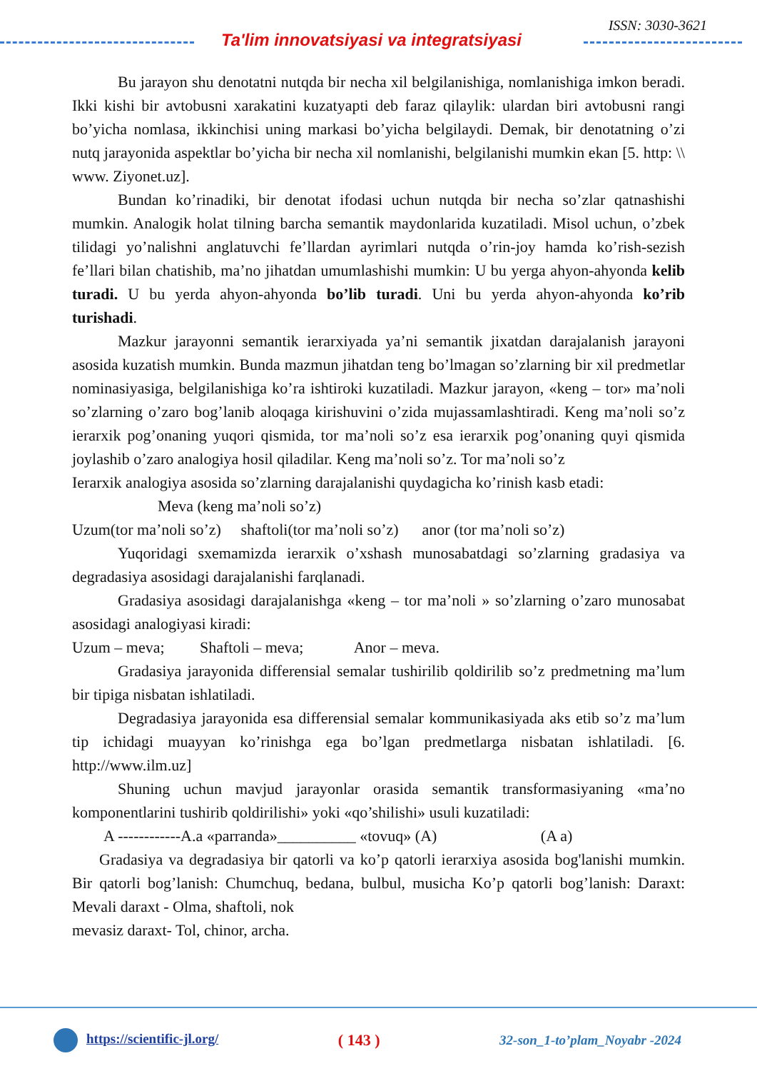Ta'lim innovatsiyasi va integratsiyasi
ISSN: 3030-3621
Bu jarayon shu denotatni nutqda bir necha xil belgilanishiga, nomlanishiga imkon beradi. Ikki kishi bir avtobusni xarakatini kuzatyapti deb faraz qilaylik: ulardan biri avtobusni rangi bo’yicha nomlasa, ikkinchisi uning markasi bo’yicha belgilaydi. Demak, bir denotatning o’zi nutq jarayonida aspektlar bo’yicha bir necha xil nomlanishi, belgilanishi mumkin ekan [5. http: \\ www. Ziyonet.uz].
Bundan ko’rinadiki, bir denotat ifodasi uchun nutqda bir necha so’zlar qatnashishi mumkin. Analogik holat tilning barcha semantik maydonlarida kuzatiladi. Misol uchun, o’zbek tilidagi yo’nalishni anglatuvchi fe’llardan ayrimlari nutqda o’rin-joy hamda ko’rish-sezish fe’llari bilan chatishib, ma’no jihatdan umumlashishi mumkin: U bu yerga ahyon-ahyonda kelib turadi. U bu yerda ahyon-ahyonda bo’lib turadi. Uni bu yerda ahyon-ahyonda ko’rib turishadi.
Mazkur jarayonni semantik ierarxiyada ya’ni semantik jixatdan darajalanish jarayoni asosida kuzatish mumkin. Bunda mazmun jihatdan teng bo’lmagan so’zlarning bir xil predmetlar nominasiyasiga, belgilanishiga ko’ra ishtiroki kuzatiladi. Mazkur jarayon, «keng – tor» ma’noli so’zlarning o’zaro bog’lanib aloqaga kirishuvini o’zida mujassamlashtiradi. Keng ma’noli so’z ierarxik pog’onaning yuqori qismida, tor ma’noli so’z esa ierarxik pog’onaning quyi qismida joylashib o’zaro analogiya hosil qiladilar. Keng ma’noli so’z. Tor ma’noli so’z
Ierarxik analogiya asosida so’zlarning darajalanishi quydagicha ko’rinish kasb etadi:
Meva (keng ma’noli so’z)
Uzum(tor ma’noli so’z) shaftoli(tor ma’noli so’z) anor (tor ma’noli so’z)
Yuqoridagi sxemamizda ierarxik o’xshash munosabatdagi so’zlarning gradasiya va degradasiya asosidagi darajalanishi farqlanadi.
Gradasiya asosidagi darajalanishga «keng – tor ma’noli » so’zlarning o’zaro munosabat asosidagi analogiyasi kiradi:
Uzum – meva; Shaftoli – meva; Anor – meva.
Gradasiya jarayonida differensial semalar tushirilib qoldirilib so’z predmetning ma’lum bir tipiga nisbatan ishlatiladi.
Degradasiya jarayonida esa differensial semalar kommunikasiyada aks etib so’z ma’lum tip ichidagi muayyan ko’rinishga ega bo’lgan predmetlarga nisbatan ishlatiladi. [6. http://www.ilm.uz]
Shuning uchun mavjud jarayonlar orasida semantik transformasiyaning «ma’no komponentlarini tushirib qoldirilishi» yoki «qo’shilishi» usuli kuzatiladi:
A ------------A.a «parranda»__________ «tovuq» (A) (A a)
Gradasiya va degradasiya bir qatorli va ko’p qatorli ierarxiya asosida bog'lanishi mumkin. Bir qatorli bog’lanish: Chumchuq, bedana, bulbul, musicha Ko’p qatorli bog’lanish: Daraxt: Mevali daraxt - Olma, shaftoli, nok
mevasiz daraxt- Tol, chinor, archa.
https://scientific-jl.org/ ( 143 ) 32-son_1-to’plam_Noyabr -2024